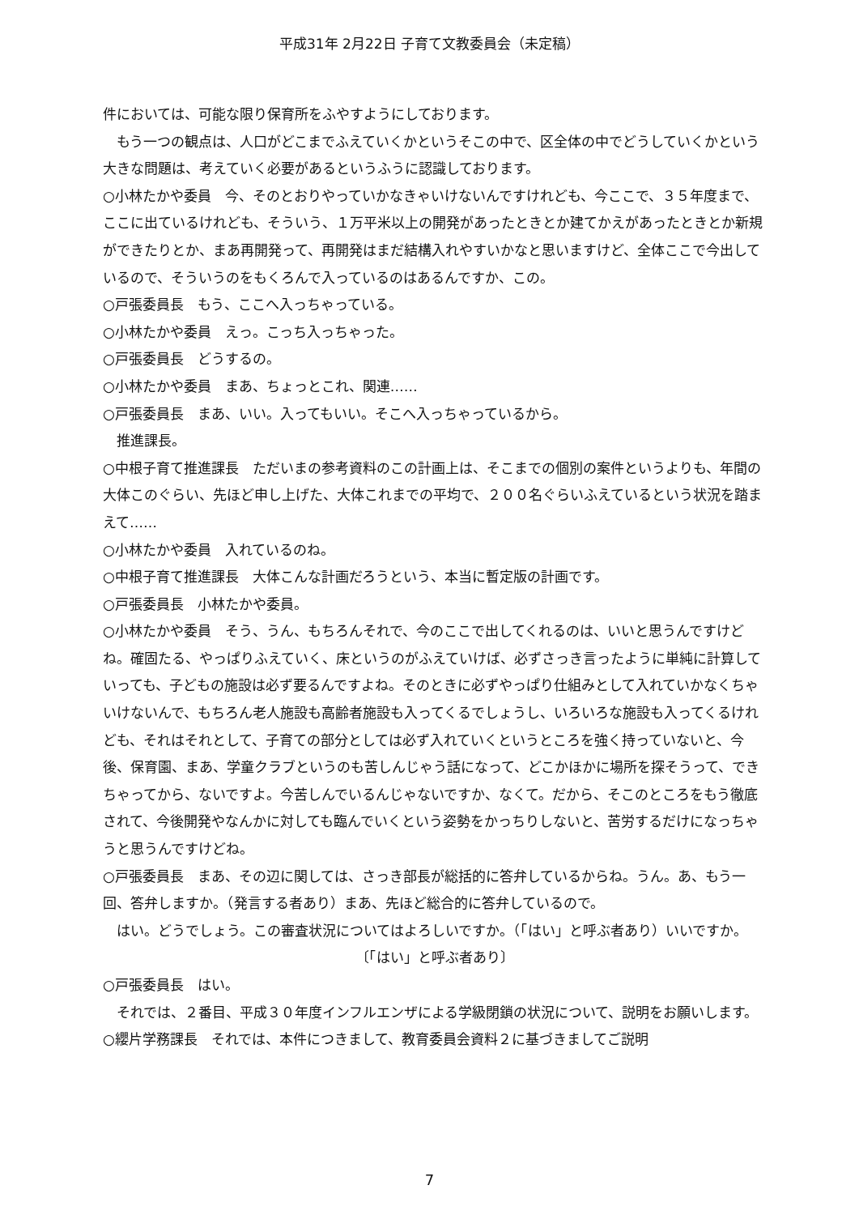平成31年 2月22日 子育て文教委員会（未定稿）
件においては、可能な限り保育所をふやすようにしております。
　もう一つの観点は、人口がどこまでふえていくかというそこの中で、区全体の中でどうしていくかという大きな問題は、考えていく必要があるというふうに認識しております。
○小林たかや委員　今、そのとおりやっていかなきゃいけないんですけれども、今ここで、３５年度まで、ここに出ているけれども、そういう、１万平米以上の開発があったときとか建てかえがあったときとか新規ができたりとか、まあ再開発って、再開発はまだ結構入れやすいかなと思いますけど、全体ここで今出しているので、そういうのをもくろんで入っているのはあるんですか、この。
○戸張委員長　もう、ここへ入っちゃっている。
○小林たかや委員　えっ。こっち入っちゃった。
○戸張委員長　どうするの。
○小林たかや委員　まあ、ちょっとこれ、関連……
○戸張委員長　まあ、いい。入ってもいい。そこへ入っちゃっているから。
　推進課長。
○中根子育て推進課長　ただいまの参考資料のこの計画上は、そこまでの個別の案件というよりも、年間の大体このぐらい、先ほど申し上げた、大体これまでの平均で、２００名ぐらいふえているという状況を踏まえて……
○小林たかや委員　入れているのね。
○中根子育て推進課長　大体こんな計画だろうという、本当に暫定版の計画です。
○戸張委員長　小林たかや委員。
○小林たかや委員　そう、うん、もちろんそれで、今のここで出してくれるのは、いいと思うんですけどね。確固たる、やっぱりふえていく、床というのがふえていけば、必ずさっき言ったように単純に計算していっても、子どもの施設は必ず要るんですよね。そのときに必ずやっぱり仕組みとして入れていかなくちゃいけないんで、もちろん老人施設も高齢者施設も入ってくるでしょうし、いろいろな施設も入ってくるけれども、それはそれとして、子育ての部分としては必ず入れていくというところを強く持っていないと、今後、保育園、まあ、学童クラブというのも苦しんじゃう話になって、どこかほかに場所を探そうって、できちゃってから、ないですよ。今苦しんでいるんじゃないですか、なくて。だから、そこのところをもう徹底されて、今後開発やなんかに対しても臨んでいくという姿勢をかっちりしないと、苦労するだけになっちゃうと思うんですけどね。
○戸張委員長　まあ、その辺に関しては、さっき部長が総括的に答弁しているからね。うん。あ、もう一回、答弁しますか。（発言する者あり）まあ、先ほど総合的に答弁しているので。
　はい。どうでしょう。この審査状況についてはよろしいですか。（「はい」と呼ぶ者あり）いいですか。
〔「はい」と呼ぶ者あり〕
○戸張委員長　はい。
　それでは、２番目、平成３０年度インフルエンザによる学級閉鎖の状況について、説明をお願いします。
○纓片学務課長　それでは、本件につきまして、教育委員会資料２に基づきましてご説明
7